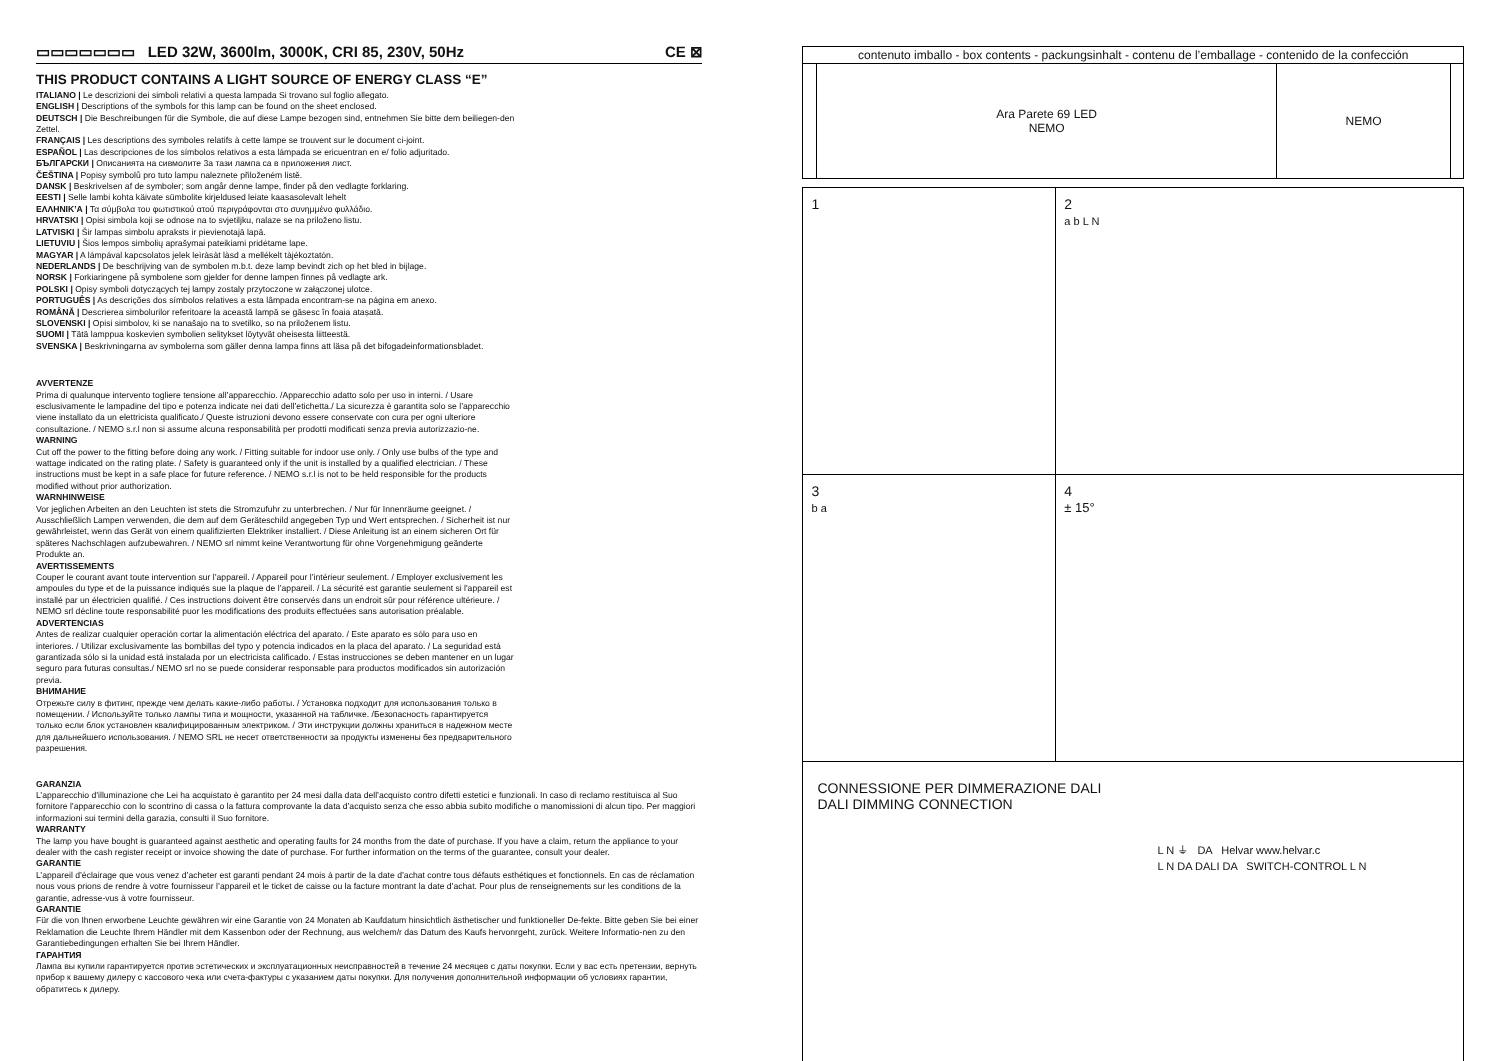▭▭▭▭▭▭▭ LED 32W, 3600lm, 3000K, CRI 85, 230V, 50Hz CE ⊠
THIS PRODUCT CONTAINS A LIGHT SOURCE OF ENERGY CLASS “E”
ITALIANO | Le descrizioni dei simboli relativi a questa lampada Si trovano sul foglio allegato.
ENGLISH | Descriptions of the symbols for this lamp can be found on the sheet enclosed.
DEUTSCH | Die Beschreibungen für die Symbole, die auf diese Lampe bezogen sind, entnehmen Sie bitte dem beiliegen-den Zettel.
FRANÇAIS | Les descriptions des symboles relatifs à cette lampe se trouvent sur le document ci-joint.
ESPAÑOL | Las descripciones de los símbolos relativos a esta lámpada se ericuentran en e/ folio adjuritado.
БЪЛГАРСКИ | Описанията на сивмолите 3а тази лампа са в приложения лист.
ČEŠTINA | Popisy symbolů pro tuto lampu naleznete přiloženém listě.
DANSK | Beskrivelsen af de symboler; som angår denne lampe, finder på den vedlagte forklaring.
EESTI | Selle lambi kohta käivate sümbolite kirjeldused leiate kaasasolevalt lehelt
ΕΛΛΗΝΙΚ’Α | Τα σύμβολα του φωτιστικού ατού περιγράφονται στο συνημμένο φυλλάδιο.
HRVATSKI | Opisi simbola koji se odnose na to svjetiljku, nalaze se na priloženo listu.
LATVISKI | Šir lampas simbolu apraksts ir pievienotajā lapā.
LIETUVIU | Šios lempos simbolių aprašymai pateikiami pridėtame lape.
MAGYAR | A lámpával kapcsolatos jelek leìràsàt làsd a mellékelt tàjékoztatón.
NEDERLANDS | De beschrijving van de symbolen m.b.t. deze lamp bevindt zich op het bled in bijlage.
NORSK | Forkiaringene på symbolene som gjelder for denne lampen finnes på vedlagte ark.
POLSKI | Opisy symboli dotyczących tej lampy zostaly przytoczone w załączonej ulotce.
PORTUGUÊS | As descrições dos símbolos relatives a esta lâmpada encontram-se na página em anexo.
ROMÂNĂ | Descrierea simbolurilor referitoare la această lampă se găsesc în foaia atașată.
SLOVENSKI | Opisi simbolov, ki se nanašajo na to svetilko, so na priloženem listu.
SUOMI | Tätä lamppua koskevien symbolien selitykset löytyvät oheisesta liitteestä.
SVENSKA | Beskrivningarna av symbolerna som gäller denna lampa finns att läsa på det bifogadeinformationsbladet.
AVVERTENZE
Prima di qualunque intervento togliere tensione all’apparecchio. /Apparecchio adatto solo per uso in interni. / Usare esclusivamente le lampadine del tipo e potenza indicate nei dati dell’etichetta./ La sicurezza è garantita solo se l’apparecchio viene installato da un elettricista qualificato./ Queste istruzioni devono essere conservate con cura per ogni ulteriore consultazione. / NEMO s.r.l non si assume alcuna responsabilità per prodotti modificati senza previa autorizzazio-ne.
WARNING
Cut off the power to the fitting before doing any work. / Fitting suitable for indoor use only. / Only use bulbs of the type and wattage indicated on the rating plate. / Safety is guaranteed only if the unit is installed by a qualified electrician. / These instructions must be kept in a safe place for future reference. / NEMO s.r.l is not to be held responsible for the products modified without prior authorization.
WARNHINWEISE
Vor jeglichen Arbeiten an den Leuchten ist stets die Stromzufuhr zu unterbrechen. / Nur für Innenräume geeignet. / Ausschließlich Lampen verwenden, die dem auf dem Geräteschild angegeben Typ und Wert entsprechen. / Sicherheit ist nur gewährleistet, wenn das Gerät von einem qualifizierten Elektriker installiert. / Diese Anleitung ist an einem sicheren Ort für späteres Nachschlagen aufzubewahren. / NEMO srl nimmt keine Verantwortung für ohne Vorgenehmigung geänderte Produkte an.
AVERTISSEMENTS
Couper le courant avant toute intervention sur l’appareil. / Appareil pour l’intérieur seulement. / Employer exclusivement les ampoules du type et de la puissance indiqués sue la plaque de l’appareil. / La sécurité est garantie seulement si l'appareil est installé par un électricien qualifié. / Ces instructions doivent être conservés dans un endroit sûr pour référence ultérieure. / NEMO srl décline toute responsabilité puor les modifications des produits effectuées sans autorisation préalable.
ADVERTENCIAS
Antes de realizar cualquier operación cortar la alimentación eléctrica del aparato. / Este aparato es sólo para uso en interiores. / Utilizar exclusivamente las bombillas del typo y potencia indicados en la placa del aparato. / La seguridad está garantizada sólo si la unidad está instalada por un electricista calificado. / Estas instrucciones se deben mantener en un lugar seguro para futuras consultas./ NEMO srl no se puede considerar responsable para productos modificados sin autorización previa.
ВНИМАНИЕ
Отрежьте силу в фитинг, прежде чем делать какие-либо работы. / Установка подходит для использования только в помещении. / Используйте только лампы типа и мощности, указанной на табличке. /Безопасность гарантируется только если блок установлен квалифицированным электриком. / Эти инструкции должны храниться в надежном месте для дальнейшего использования. / NEMO SRL не несет ответственности за продукты изменены без предварительного разрешения.
GARANZIA
L’apparecchio d’illuminazione che Lei ha acquistato è garantito per 24 mesi dalla data dell’acquisto contro difetti estetici e funzionali. In caso di reclamo restituisca al Suo fornitore l’apparecchio con lo scontrino di cassa o la fattura comprovante la data d’acquisto senza che esso abbia subito modifiche o manomissioni di alcun tipo. Per maggiori informazioni sui termini della garazia, consulti il Suo fornitore.
WARRANTY
The lamp you have bought is guaranteed against aesthetic and operating faults for 24 months from the date of purchase. If you have a claim, return the appliance to your dealer with the cash register receipt or invoice showing the date of purchase. For further information on the terms of the guarantee, consult your dealer.
GARANTIE
L’appareil d’éclairage que vous venez d’acheter est garanti pendant 24 mois à partir de la date d’achat contre tous défauts esthétiques et fonctionnels. En cas de réclamation nous vous prions de rendre à votre fournisseur l’appareil et le ticket de caisse ou la facture montrant la date d’achat. Pour plus de renseignements sur les conditions de la garantie, adresse-vus à votre fournisseur.
GARANTIE
Für die von Ihnen erworbene Leuchte gewähren wir eine Garantie von 24 Monaten ab Kaufdatum hinsichtlich ästhetischer und funktioneller De-fekte. Bitte geben Sie bei einer Reklamation die Leuchte Ihrem Händler mit dem Kassenbon oder der Rechnung, aus welchem/r das Datum des Kaufs hervonrgeht, zurück. Weitere Informatio-nen zu den Garantiebedingungen erhalten Sie bei Ihrem Händler.
ГАРАНТИЯ
Лампа вы купили гарантируется против эстетических и эксплуатационных неисправностей в течение 24 месяцев с даты покупки. Если у вас есть претензии, вернуть прибор к вашему дилеру с кассового чека или счета-фактуры с указанием даты покупки. Для получения дополнительной информации об условиях гарантии, обратитесь к дилеру.
| contenuto imballo - box contents - packungsinhalt - contenu de l’emballage - contenido de la confección | | | |
| --- | --- | --- | --- |
| | Ara Parete 69 LED NEMO | NEMO | |
| 1 | 2 a b L N |
| 3 b a | 4 ± 15° |
| CONNESSIONE PER DIMMERAZIONE DALI DALI DIMMING CONNECTION L N ⏚ DA Helvar www.helvar.c L N DA DALI DA SWITCH-CONTROL L N | |